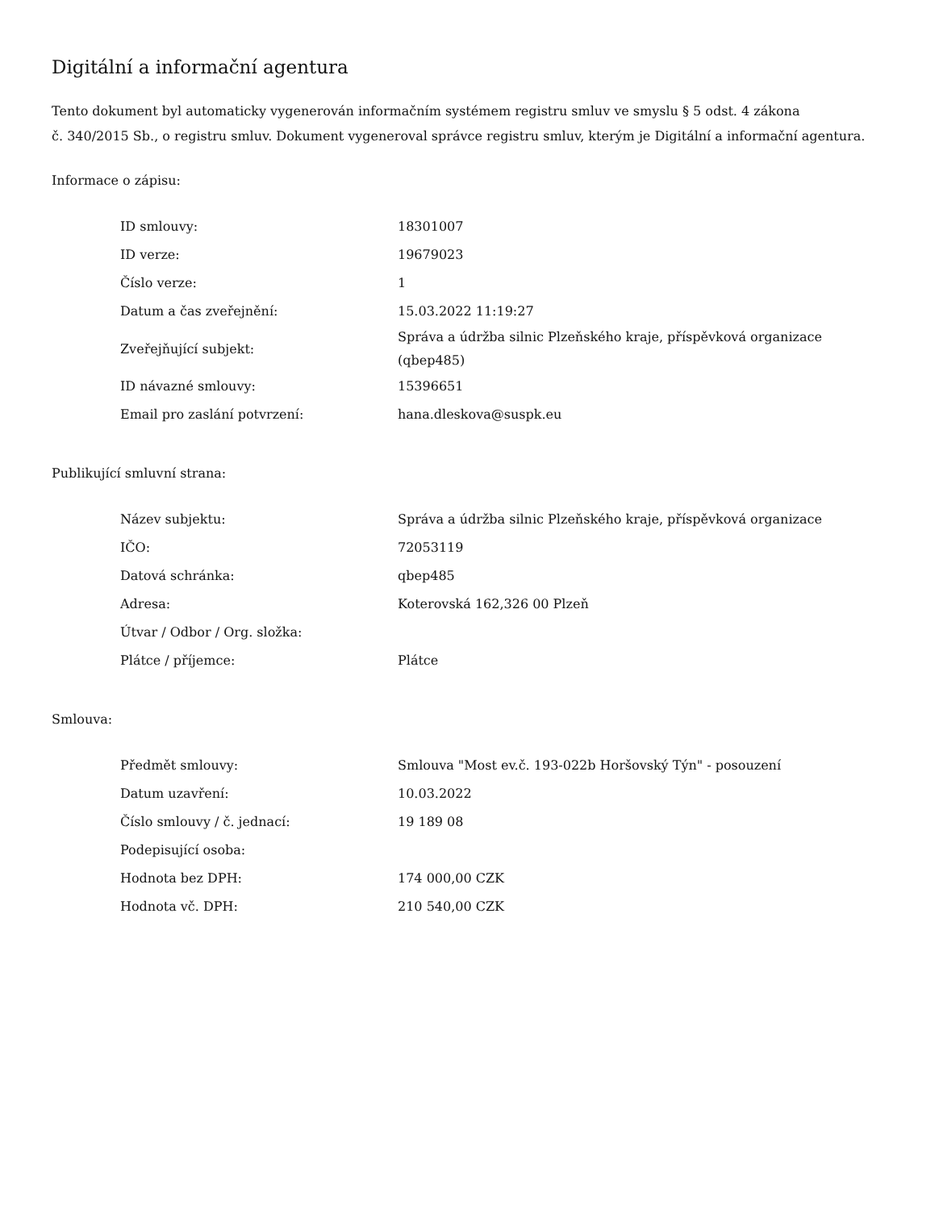Digitální a informační agentura
Tento dokument byl automaticky vygenerován informačním systémem registru smluv ve smyslu § 5 odst. 4 zákona
č. 340/2015 Sb., o registru smluv. Dokument vygeneroval správce registru smluv, kterým je Digitální a informační agentura.
Informace o zápisu:
| ID smlouvy: | 18301007 |
| ID verze: | 19679023 |
| Číslo verze: | 1 |
| Datum a čas zveřejnění: | 15.03.2022 11:19:27 |
| Zveřejňující subjekt: | Správa a údržba silnic Plzeňského kraje, příspěvková organizace (qbep485) |
| ID návazné smlouvy: | 15396651 |
| Email pro zaslání potvrzení: | hana.dleskova@suspk.eu |
Publikující smluvní strana:
| Název subjektu: | Správa a údržba silnic Plzeňského kraje, příspěvková organizace |
| IČO: | 72053119 |
| Datová schránka: | qbep485 |
| Adresa: | Koterovská 162,326 00 Plzeň |
| Útvar / Odbor / Org. složka: | |
| Plátce / příjemce: | Plátce |
Smlouva:
| Předmět smlouvy: | Smlouva "Most ev.č. 193-022b Horšovský Týn" - posouzení |
| Datum uzavření: | 10.03.2022 |
| Číslo smlouvy / č. jednací: | 19 189 08 |
| Podepisující osoba: | |
| Hodnota bez DPH: | 174 000,00 CZK |
| Hodnota vč. DPH: | 210 540,00 CZK |